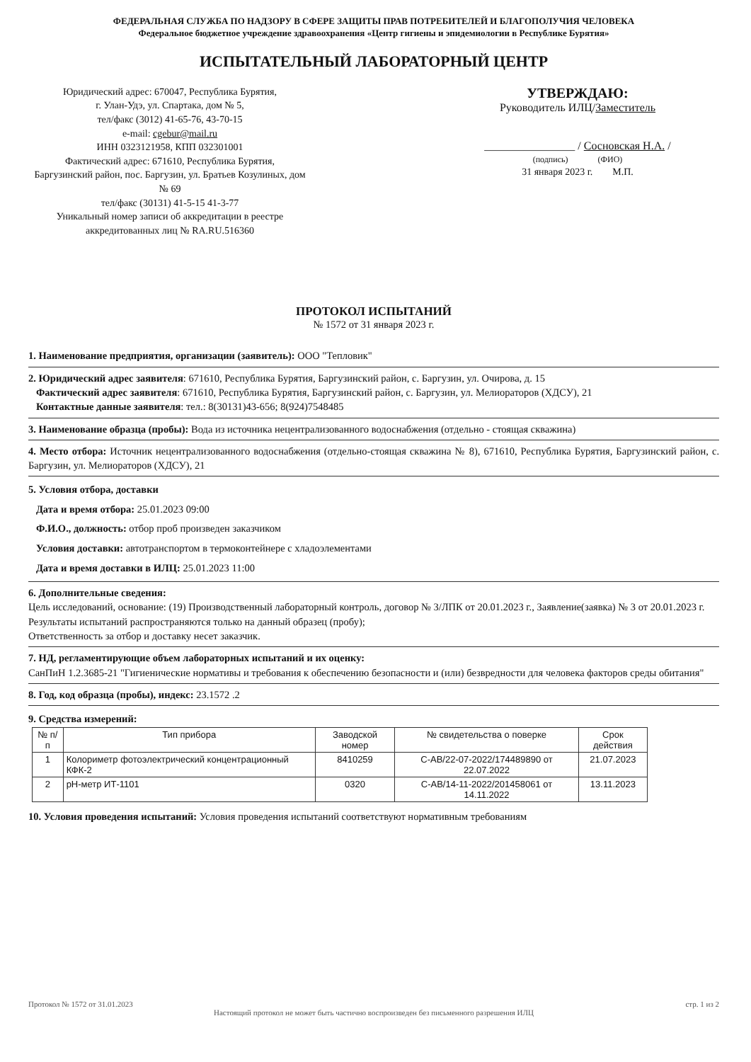ФЕДЕРАЛЬНАЯ СЛУЖБА ПО НАДЗОРУ В СФЕРЕ ЗАЩИТЫ ПРАВ ПОТРЕБИТЕЛЕЙ И БЛАГОПОЛУЧИЯ ЧЕЛОВЕКА
Федеральное бюджетное учреждение здравоохранения «Центр гигиены и эпидемиологии в Республике Бурятия»
ИСПЫТАТЕЛЬНЫЙ ЛАБОРАТОРНЫЙ ЦЕНТР
Юридический адрес: 670047, Республика Бурятия,
г. Улан-Удэ, ул. Спартака, дом № 5,
тел/факс (3012) 41-65-76, 43-70-15
e-mail: cgebur@mail.ru
ИНН 0323121958, КПП 032301001
Фактический адрес: 671610, Республика Бурятия,
Баргузинский район, пос. Баргузин, ул. Братьев Козулиных, дом № 69
тел/факс (30131) 41-5-15 41-3-77
Уникальный номер записи об аккредитации в реестре аккредитованных лиц № RA.RU.516360
УТВЕРЖДАЮ:
Руководитель ИЛЦ/Заместитель
________________ / Сосновская Н.А. /
(подпись) (ФИО)
31 января 2023 г. М.П.
ПРОТОКОЛ ИСПЫТАНИЙ
№ 1572 от 31 января 2023 г.
1. Наименование предприятия, организации (заявитель): ООО "Тепловик"
2. Юридический адрес заявителя: 671610, Республика Бурятия, Баргузинский район, с. Баргузин, ул. Очирова, д. 15
Фактический адрес заявителя: 671610, Республика Бурятия, Баргузинский район, с. Баргузин, ул. Мелиораторов (ХДСУ), 21
Контактные данные заявителя: тел.: 8(30131)43-656; 8(924)7548485
3. Наименование образца (пробы): Вода из источника нецентрализованного водоснабжения (отдельно - стоящая скважина)
4. Место отбора: Источник нецентрализованного водоснабжения (отдельно-стоящая скважина № 8), 671610, Республика Бурятия, Баргузинский район, с. Баргузин, ул. Мелиораторов (ХДСУ), 21
5. Условия отбора, доставки
Дата и время отбора: 25.01.2023 09:00
Ф.И.О., должность: отбор проб произведен заказчиком
Условия доставки: автотранспортом в термоконтейнере с хладоэлементами
Дата и время доставки в ИЛЦ: 25.01.2023 11:00
6. Дополнительные сведения:
Цель исследований, основание: (19) Производственный лабораторный контроль, договор № 3/ЛПК от 20.01.2023 г., Заявление(заявка) № 3 от 20.01.2023 г.
Результаты испытаний распространяются только на данный образец (пробу);
Ответственность за отбор и доставку несет заказчик.
7. НД, регламентирующие объем лабораторных испытаний и их оценку:
СанПиН 1.2.3685-21 "Гигиенические нормативы и требования к обеспечению безопасности и (или) безвредности для человека факторов среды обитания"
8. Год, код образца (пробы), индекс: 23.1572 .2
9. Средства измерений:
| № п/п | Тип прибора | Заводской номер | № свидетельства о поверке | Срок действия |
| --- | --- | --- | --- | --- |
| 1 | Колориметр фотоэлектрический концентрационный КФК-2 | 8410259 | С-АВ/22-07-2022/174489890 от 22.07.2022 | 21.07.2023 |
| 2 | pH-метр ИТ-1101 | 0320 | С-АВ/14-11-2022/201458061 от 14.11.2022 | 13.11.2023 |
10. Условия проведения испытаний: Условия проведения испытаний соответствуют нормативным требованиям
Протокол № 1572 от 31.01.2023 стр. 1 из 2
Настоящий протокол не может быть частично воспроизведен без письменного разрешения ИЛЦ